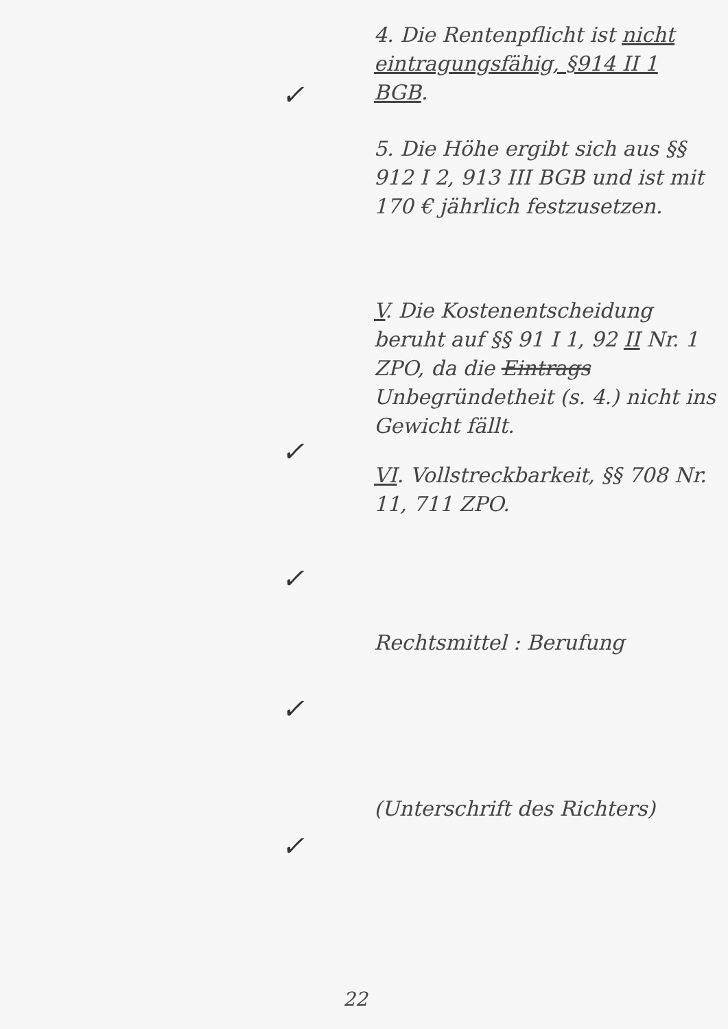✓
✓
✓
✓
✓
4. Die Rentenpflicht ist nicht eintragungsfähig, §914 II 1 BGB.
5. Die Höhe ergibt sich aus §§ 912 I 2, 913 III BGB und ist mit 170 € jährlich festzusetzen.
V. Die Kostenentscheidung beruht auf §§ 91 I 1, 92 II Nr. 1 ZPO, da die Eintrags Unbegründetheit (s. 4.) nicht ins Gewicht fällt.
VI. Vollstreckbarkeit, §§ 708 Nr. 11, 711 ZPO.
Rechtsmittel : Berufung
(Unterschrift des Richters)
22